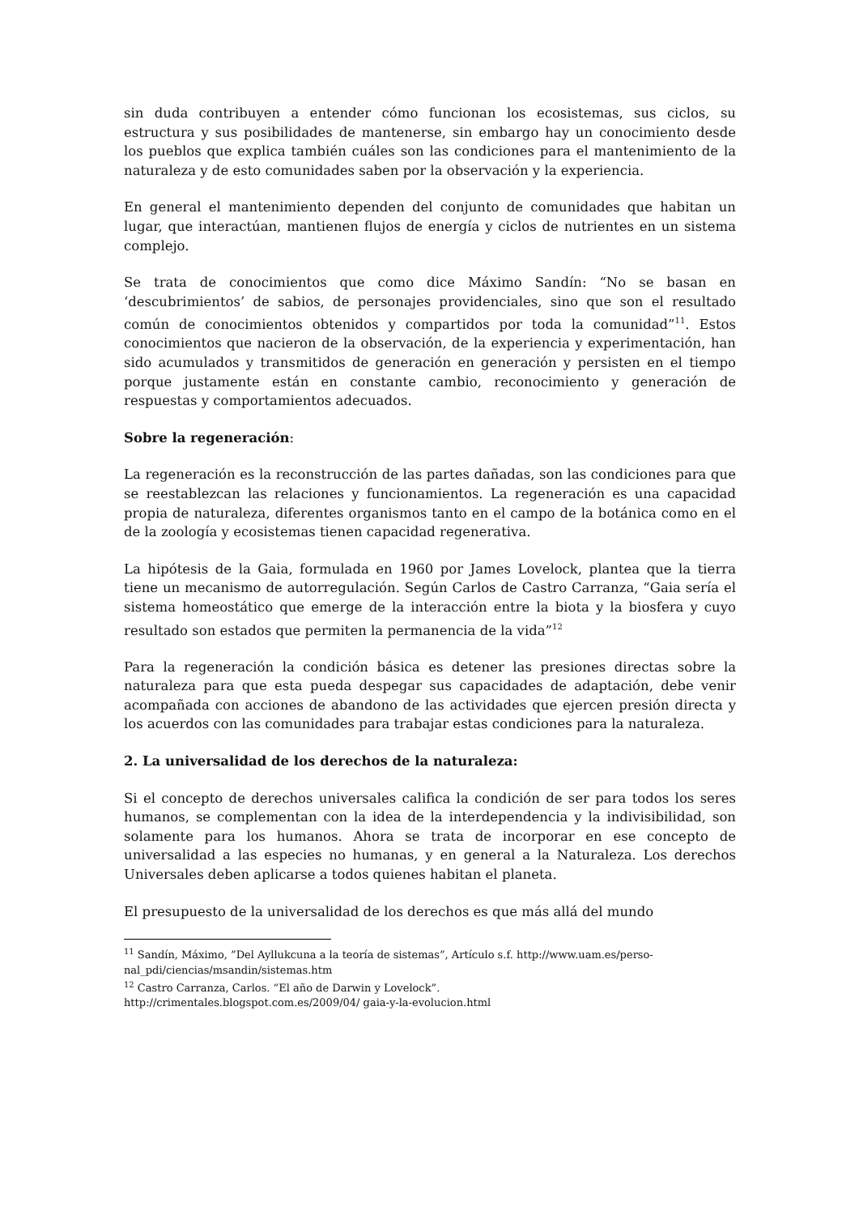sin duda contribuyen a entender cómo funcionan los ecosistemas, sus ciclos, su estructura y sus posibilidades de mantenerse, sin embargo hay un conocimiento desde los pueblos que explica también cuáles son las condiciones para el mantenimiento de la naturaleza y de esto comunidades saben por la observación y la experiencia.
En general el mantenimiento dependen del conjunto de comunidades que habitan un lugar, que interactúan, mantienen flujos de energía y ciclos de nutrientes en un sistema complejo.
Se trata de conocimientos que como dice Máximo Sandín: “No se basan en ‘descubrimientos’ de sabios, de personajes providenciales, sino que son el resultado común de conocimientos obtenidos y compartidos por toda la comunidad”<sup>11</sup>. Estos conocimientos que nacieron de la observación, de la experiencia y experimentación, han sido acumulados y transmitidos de generación en generación y persisten en el tiempo porque justamente están en constante cambio, reconocimiento y generación de respuestas y comportamientos adecuados.
Sobre la regeneración:
La regeneración es la reconstrucción de las partes dañadas, son las condiciones para que se reestablezcan las relaciones y funcionamientos. La regeneración es una capacidad propia de naturaleza, diferentes organismos tanto en el campo de la botánica como en el de la zoología y ecosistemas tienen capacidad regenerativa.
La hipótesis de la Gaia, formulada en 1960 por James Lovelock, plantea que la tierra tiene un mecanismo de autorregulación. Según Carlos de Castro Carranza, “Gaia sería el sistema homeostático que emerge de la interacción entre la biota y la biosfera y cuyo resultado son estados que permiten la permanencia de la vida”<sup>12</sup>
Para la regeneración la condición básica es detener las presiones directas sobre la naturaleza para que esta pueda despegar sus capacidades de adaptación, debe venir acompañada con acciones de abandono de las actividades que ejercen presión directa y los acuerdos con las comunidades para trabajar estas condiciones para la naturaleza.
2. La universalidad de los derechos de la naturaleza:
Si el concepto de derechos universales califica la condición de ser para todos los seres humanos, se complementan con la idea de la interdependencia y la indivisibilidad, son solamente para los humanos. Ahora se trata de incorporar en ese concepto de universalidad a las especies no humanas, y en general a la Naturaleza. Los derechos Universales deben aplicarse a todos quienes habitan el planeta.
El presupuesto de la universalidad de los derechos es que más allá del mundo
<sup>11</sup> Sandín, Máximo, ”Del Ayllukcuna a la teoría de sistemas”, Artículo s.f. http://www.uam.es/perso-nal_pdi/ciencias/msandin/sistemas.htm
<sup>12</sup> Castro Carranza, Carlos. “El año de Darwin y Lovelock”.
http://crimentales.blogspot.com.es/2009/04/ gaia-y-la-evolucion.html